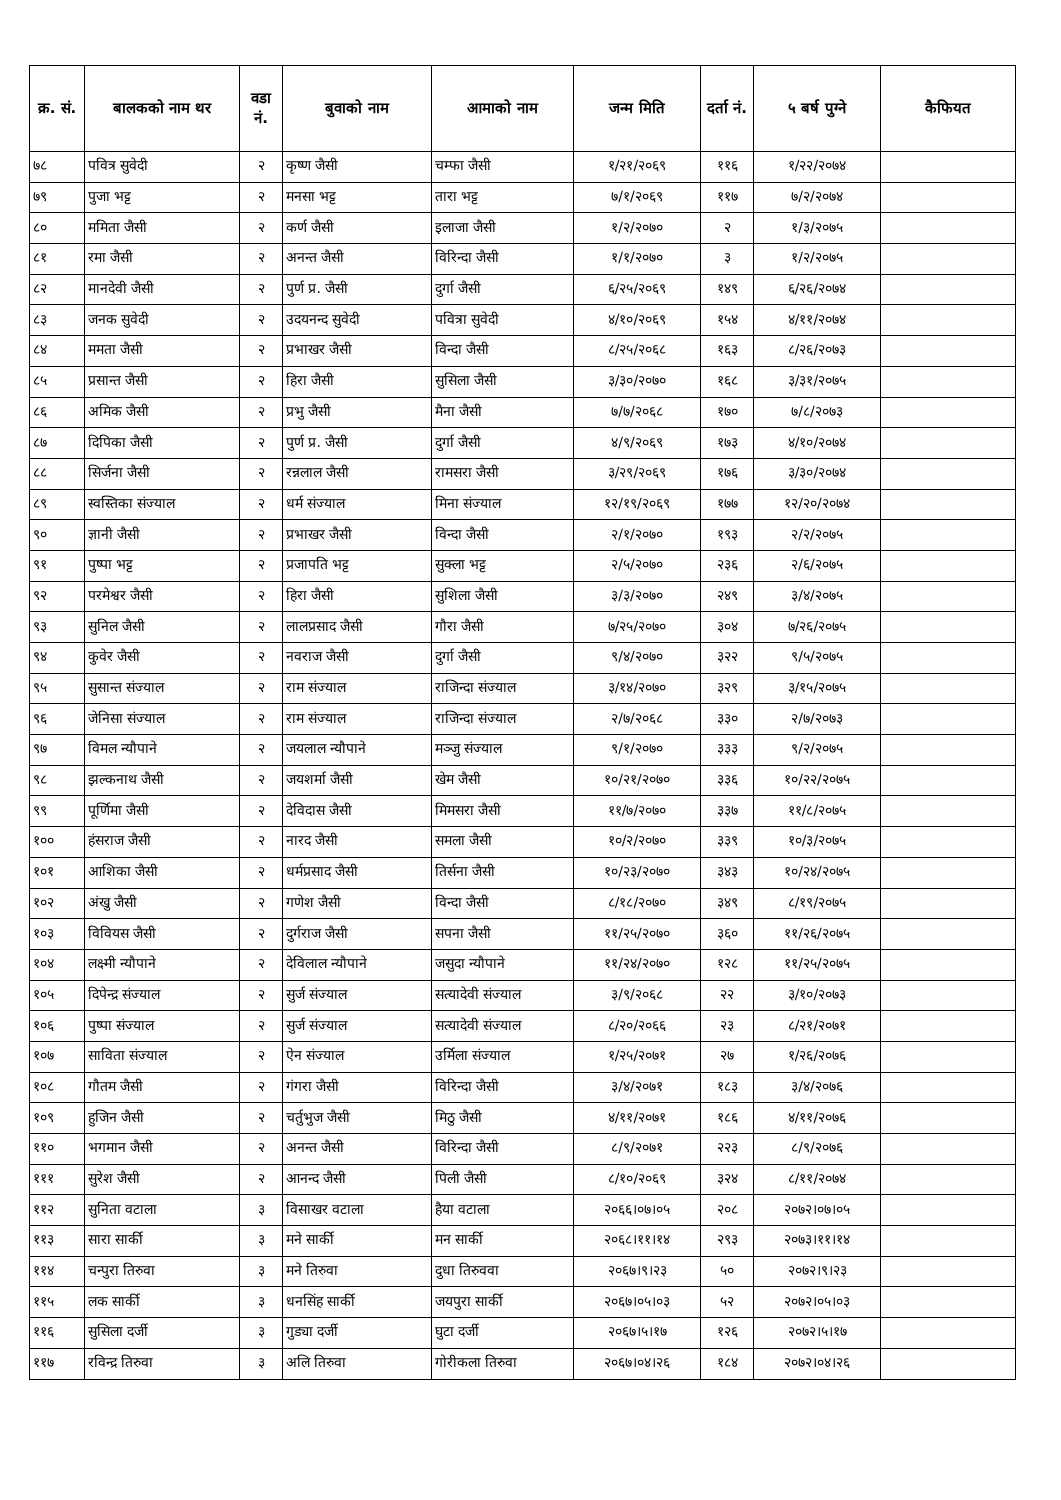| क्र. सं. | बालकको नाम थर | वडा नं. | बुवाको नाम | आमाको नाम | जन्म मिति | दर्ता नं. | ५ बर्ष पुग्ने | कैफियत |
| --- | --- | --- | --- | --- | --- | --- | --- | --- |
| ७८ | पवित्र सुवेदी | २ | कृष्ण जैसी | चम्फा जैसी | १/२१/२०६९ | ११६ | १/२२/२०७४ | |
| ७९ | पुजा भट्ट | २ | मनसा भट्ट | तारा भट्ट | ७/१/२०६९ | ११७ | ७/२/२०७४ | |
| ८० | ममिता जैसी | २ | कर्ण जैसी | इलाजा जैसी | १/२/२०७० | २ | १/३/२०७५ | |
| ८१ | रमा जैसी | २ | अनन्त जैसी | विरिन्दा जैसी | १/१/२०७० | ३ | १/२/२०७५ | |
| ८२ | मानदेवी जैसी | २ | पुर्ण प्र. जैसी | दुर्गा जैसी | ६/२५/२०६९ | १४९ | ६/२६/२०७४ | |
| ८३ | जनक सुवेदी | २ | उदयनन्द सुवेदी | पवित्रा सुवेदी | ४/१०/२०६९ | १५४ | ४/११/२०७४ | |
| ८४ | ममता जैसी | २ | प्रभाखर जैसी | विन्दा जैसी | ८/२५/२०६८ | १६३ | ८/२६/२०७३ | |
| ८५ | प्रसान्त जैसी | २ | हिरा जैसी | सुसिला जैसी | ३/३०/२०७० | १६८ | ३/३१/२०७५ | |
| ८६ | अमिक जैसी | २ | प्रभु जैसी | मैना जैसी | ७/७/२०६८ | १७० | ७/८/२०७३ | |
| ८७ | दिपिका जैसी | २ | पुर्ण प्र. जैसी | दुर्गा जैसी | ४/९/२०६९ | १७३ | ४/१०/२०७४ | |
| ८८ | सिर्जना जैसी | २ | रन्नलाल जैसी | रामसरा जैसी | ३/२९/२०६९ | १७६ | ३/३०/२०७४ | |
| ८९ | स्वस्तिका संज्याल | २ | धर्म संज्याल | मिना संज्याल | १२/१९/२०६९ | १७७ | १२/२०/२०७४ | |
| ९० | ज्ञानी जैसी | २ | प्रभाखर जैसी | विन्दा जैसी | २/१/२०७० | १९३ | २/२/२०७५ | |
| ९१ | पुष्पा भट्ट | २ | प्रजापति भट्ट | सुक्ला भट्ट | २/५/२०७० | २३६ | २/६/२०७५ | |
| ९२ | परमेश्वर जैसी | २ | हिरा जैसी | सुशिला जैसी | ३/३/२०७० | २४९ | ३/४/२०७५ | |
| ९३ | सुनिल जैसी | २ | लालप्रसाद जैसी | गौरा जैसी | ७/२५/२०७० | ३०४ | ७/२६/२०७५ | |
| ९४ | कुवेर जैसी | २ | नवराज जैसी | दुर्गा जैसी | ९/४/२०७० | ३२२ | ९/५/२०७५ | |
| ९५ | सुसान्त संज्याल | २ | राम संज्याल | राजिन्दा संज्याल | ३/१४/२०७० | ३२९ | ३/१५/२०७५ | |
| ९६ | जेनिसा संज्याल | २ | राम संज्याल | राजिन्दा संज्याल | २/७/२०६८ | ३३० | २/७/२०७३ | |
| ९७ | विमल न्यौपाने | २ | जयलाल न्यौपाने | मञ्जु संज्याल | ९/१/२०७० | ३३३ | ९/२/२०७५ | |
| ९८ | झल्कनाथ जैसी | २ | जयशर्मा जैसी | खेम जैसी | १०/२१/२०७० | ३३६ | १०/२२/२०७५ | |
| ९९ | पूर्णिमा जैसी | २ | देविदास जैसी | मिमसरा जैसी | ११/७/२०७० | ३३७ | ११/८/२०७५ | |
| १०० | हंसराज जैसी | २ | नारद जैसी | समला जैसी | १०/२/२०७० | ३३९ | १०/३/२०७५ | |
| १०१ | आशिका जैसी | २ | धर्मप्रसाद जैसी | तिर्सना जैसी | १०/२३/२०७० | ३४३ | १०/२४/२०७५ | |
| १०२ | अंखु जैसी | २ | गणेश जैसी | विन्दा जैसी | ८/१८/२०७० | ३४९ | ८/१९/२०७५ | |
| १०३ | विवियस जैसी | २ | दुर्गराज जैसी | सपना जैसी | ११/२५/२०७० | ३६० | ११/२६/२०७५ | |
| १०४ | लक्ष्मी न्यौपाने | २ | देविलाल न्यौपाने | जसुदा न्यौपाने | ११/२४/२०७० | १२८ | ११/२५/२०७५ | |
| १०५ | दिपेन्द्र संज्याल | २ | सुर्ज संज्याल | सत्यादेवी संज्याल | ३/९/२०६८ | २२ | ३/१०/२०७३ | |
| १०६ | पुष्पा संज्याल | २ | सुर्ज संज्याल | सत्यादेवी संज्याल | ८/२०/२०६६ | २३ | ८/२१/२०७१ | |
| १०७ | साविता संज्याल | २ | ऐन संज्याल | उर्मिला संज्याल | १/२५/२०७१ | २७ | १/२६/२०७६ | |
| १०८ | गौतम जैसी | २ | गंगरा जैसी | विरिन्दा जैसी | ३/४/२०७१ | १८३ | ३/४/२०७६ | |
| १०९ | हुजिन जैसी | २ | चर्तुभुज जैसी | मिठु जैसी | ४/११/२०७१ | १८६ | ४/११/२०७६ | |
| ११० | भगमान जैसी | २ | अनन्त जैसी | विरिन्दा जैसी | ८/९/२०७१ | २२३ | ८/९/२०७६ | |
| १११ | सुरेश जैसी | २ | आनन्द जैसी | पिली जैसी | ८/१०/२०६९ | ३२४ | ८/११/२०७४ | |
| ११२ | सुनिता वटाला | ३ | विसाखर वटाला | हैया वटाला | २०६६।०७।०५ | २०८ | २०७२।०७।०५ | |
| ११३ | सारा सार्की | ३ | मने सार्की | मन सार्की | २०६८।११।१४ | २९३ | २०७३।११।१४ | |
| ११४ | चन्पुरा तिरुवा | ३ | मने तिरुवा | दुधा तिरुववा | २०६७।९।२३ | ५० | २०७२।९।२३ | |
| ११५ | लक सार्की | ३ | धनसिंह सार्की | जयपुरा सार्की | २०६७।०५।०३ | ५२ | २०७२।०५।०३ | |
| ११६ | सुसिला दर्जी | ३ | गुड्या दर्जी | घुटा दर्जी | २०६७।५।१७ | १२६ | २०७२।५।१७ | |
| ११७ | रविन्द्र तिरुवा | ३ | अलि तिरुवा | गोरीकला तिरुवा | २०६७।०४।२६ | १८४ | २०७२।०४।२६ | |